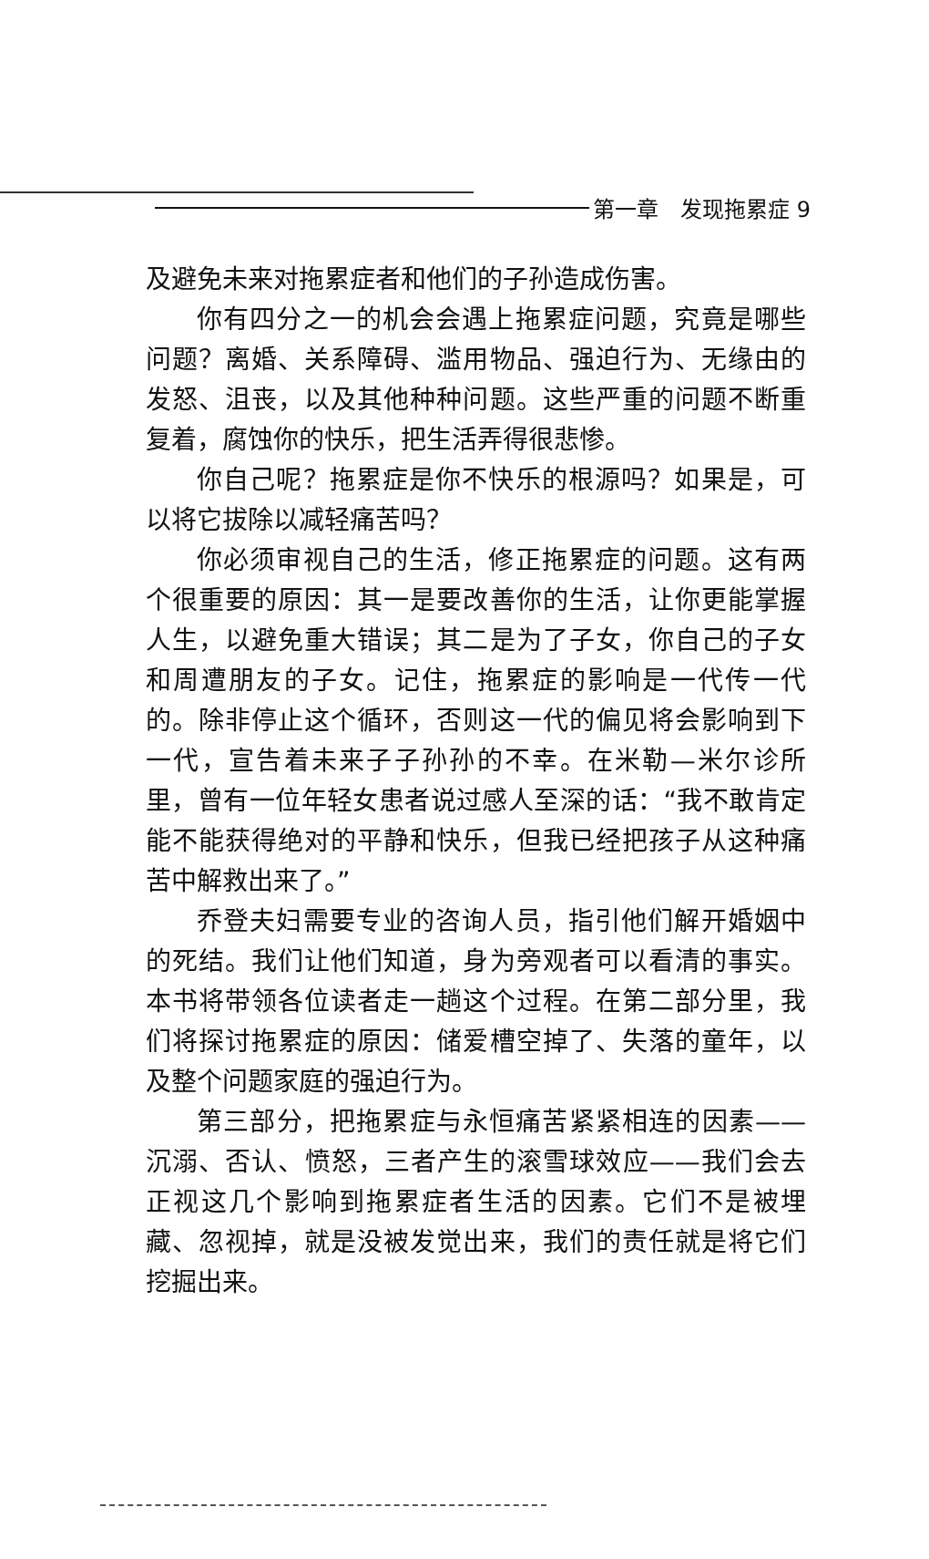第一章　发现拖累症 9
及避免未来对拖累症者和他们的子孙造成伤害。
你有四分之一的机会会遇上拖累症问题，究竟是哪些问题？离婚、关系障碍、滥用物品、强迫行为、无缘由的发怒、沮丧，以及其他种种问题。这些严重的问题不断重复着，腐蚀你的快乐，把生活弄得很悲惨。
你自己呢？拖累症是你不快乐的根源吗？如果是，可以将它拔除以减轻痛苦吗？
你必须审视自己的生活，修正拖累症的问题。这有两个很重要的原因：其一是要改善你的生活，让你更能掌握人生，以避免重大错误；其二是为了子女，你自己的子女和周遭朋友的子女。记住，拖累症的影响是一代传一代的。除非停止这个循环，否则这一代的偏见将会影响到下一代，宣告着未来子子孙孙的不幸。在米勒—米尔诊所里，曾有一位年轻女患者说过感人至深的话：“我不敢肯定能不能获得绝对的平静和快乐，但我已经把孩子从这种痛苦中解救出来了。”
乔登夫妇需要专业的咨询人员，指引他们解开婚姻中的死结。我们让他们知道，身为旁观者可以看清的事实。本书将带领各位读者走一趟这个过程。在第二部分里，我们将探讨拖累症的原因：储爱槽空掉了、失落的童年，以及整个问题家庭的强迫行为。
第三部分，把拖累症与永恒痛苦紧紧相连的因素——沉溺、否认、愤怒，三者产生的滚雪球效应——我们会去正视这几个影响到拖累症者生活的因素。它们不是被埋藏、忽视掉，就是没被发觉出来，我们的责任就是将它们挖掘出来。